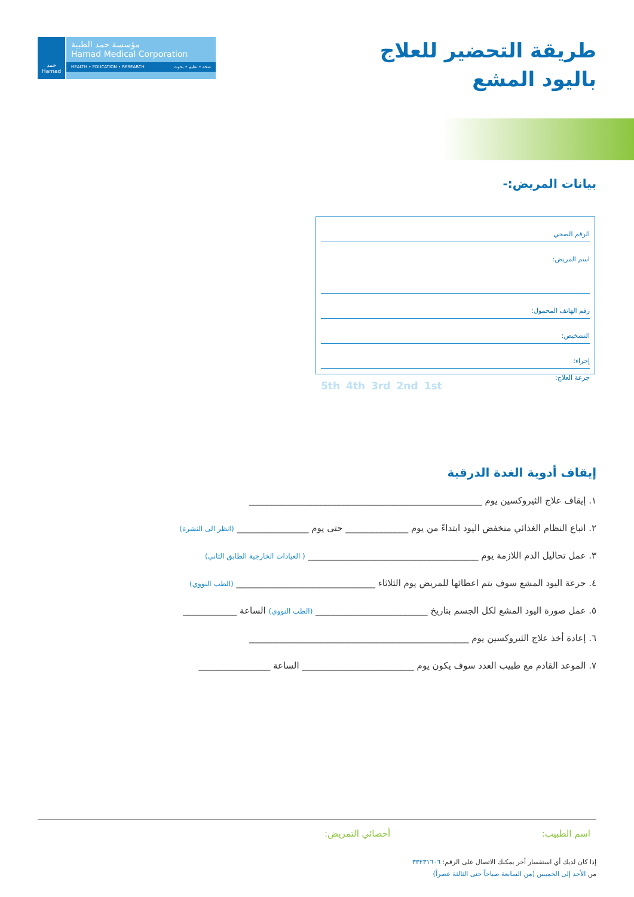حمد Hamad
مؤسسة حمد الطبية
Hamad Medical Corporation
HEALTH • EDUCATION • RESEARCH صحة • تعليم • بحوث
طريقة التحضير للعلاج
باليود المشع
بيانات المريض:-
الرقم الصحي
اسم المريض:
رقم الهاتف المحمول:
التشخيص:
إجراء:
جرعة العلاج: 1st 2nd 3rd 4th 5th
إيقاف أدوية الغدة الدرقية
١. إيقاف علاج الثيروكسين يوم ____________________________________________________
٢. اتباع النظام الغذائي منخفض اليود ابتداءً من يوم ______________ حتى يوم ________________ (انظر الى النشرة)
٣. عمل تحاليل الدم اللازمة يوم ______________________________________ ( العيادات الخارجية الطابق الثاني)
٤. جرعة اليود المشع سوف يتم اعطائها للمريض يوم الثلاثاء _______________________________ (الطب النووي)
٥. عمل صورة اليود المشع لكل الجسم بتاريخ _________________________ (الطب النووي) الساعة ____________
٦. إعادة أخذ علاج الثيروكسين يوم _________________________________________________
٧. الموعد القادم مع طبيب الغدد سوف يكون يوم _________________________ الساعة ________________
اسم الطبيب: أخصائي التمريض:
إذا كان لديك أي استفسار أخر يمكنك الاتصال على الرقم: ٣٣٢٣١٦٠٦
من الأحد إلى الخميس (من السابعة صباحاً حتى الثالثة عصراً)